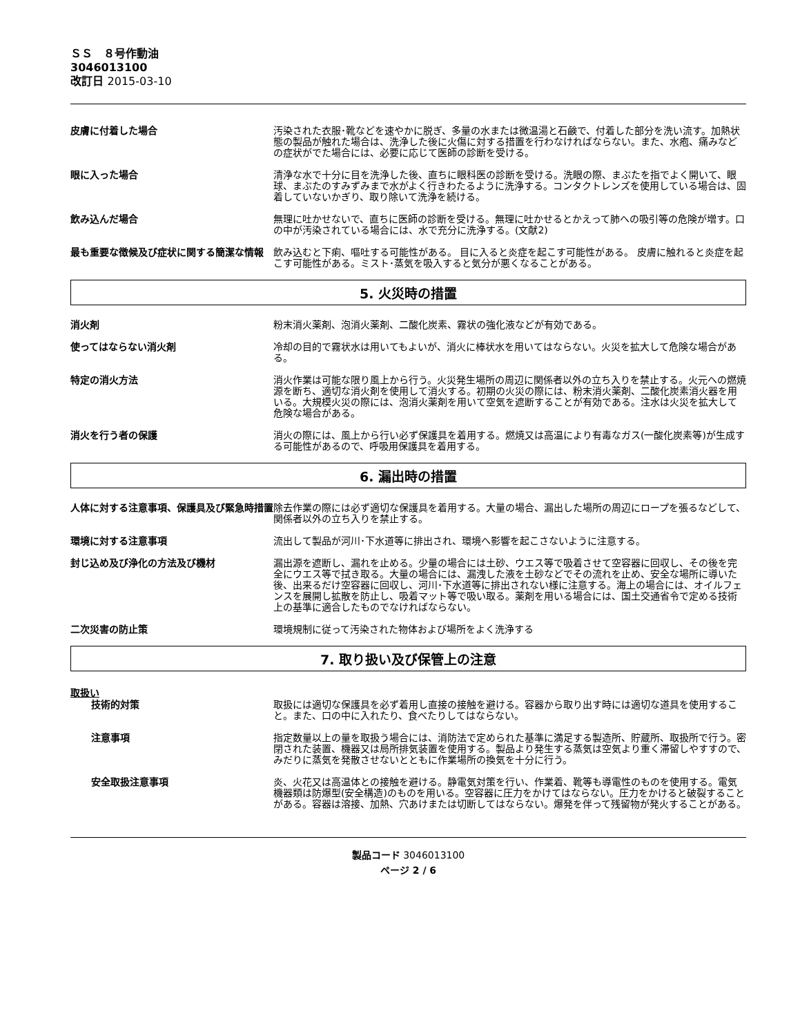ＳＳ　８号作動油
3046013100
改訂日 2015-03-10
皮膚に付着した場合 汚染された衣服･靴などを速やかに脱ぎ、多量の水または微温湯と石鹸で、付着した部分を洗い流す。加熱状態の製品が触れた場合は、洗浄した後に火傷に対する措置を行わなければならない。また、水疱、痛みなどの症状がでた場合には、必要に応じて医師の診断を受ける。
眼に入った場合 清浄な水で十分に目を洗浄した後、直ちに眼科医の診断を受ける。洗眼の際、まぶたを指でよく開いて、眼球、まぶたのすみずみまで水がよく行きわたるように洗浄する。コンタクトレンズを使用している場合は、固着していないかぎり、取り除いて洗浄を続ける。
飲み込んだ場合 無理に吐かせないで、直ちに医師の診断を受ける。無理に吐かせるとかえって肺への吸引等の危険が増す。口の中が汚染されている場合には、水で充分に洗浄する。(文献2)
最も重要な徴候及び症状に関する簡潔な情報 飲み込むと下痢、嘔吐する可能性がある。 目に入ると炎症を起こす可能性がある。 皮膚に触れると炎症を起こす可能性がある。ミスト･蒸気を吸入すると気分が悪くなることがある。
5. 火災時の措置
消火剤 粉末消火薬剤、泡消火薬剤、二酸化炭素、霧状の強化液などが有効である。
使ってはならない消火剤 冷却の目的で霧状水は用いてもよいが、消火に棒状水を用いてはならない。火災を拡大して危険な場合がある。
特定の消火方法 消火作業は可能な限り風上から行う。火災発生場所の周辺に関係者以外の立ち入りを禁止する。火元への燃焼源を断ち、適切な消火剤を使用して消火する。初期の火災の際には、粉末消火薬剤、二酸化炭素消火器を用いる。大規模火災の際には、泡消火薬剤を用いて空気を遮断することが有効である。注水は火災を拡大して危険な場合がある。
消火を行う者の保護 消火の際には、風上から行い必ず保護具を着用する。燃焼又は高温により有毒なガス(一酸化炭素等)が生成する可能性があるので、呼吸用保護具を着用する。
6. 漏出時の措置
人体に対する注意事項、保護具及び緊急時措置 除去作業の際には必ず適切な保護具を着用する。大量の場合、漏出した場所の周辺にロープを張るなどして、関係者以外の立ち入りを禁止する。
環境に対する注意事項 流出して製品が河川･下水道等に排出され、環境へ影響を起こさないように注意する。
封じ込め及び浄化の方法及び機材 漏出源を遮断し、漏れを止める。少量の場合には土砂、ウエス等で吸着させて空容器に回収し、その後を完全にウエス等で拭き取る。大量の場合には、漏洩した液を土砂などでその流れを止め、安全な場所に導いた後、出来るだけ空容器に回収し、河川･下水道等に排出されない様に注意する。海上の場合には、オイルフェンスを展開し拡散を防止し、吸着マット等で吸い取る。薬剤を用いる場合には、国土交通省令で定める技術上の基準に適合したものでなければならない。
二次災害の防止策 環境規制に従って汚染された物体および場所をよく洗浄する
7. 取り扱い及び保管上の注意
取扱い
技術的対策 取扱には適切な保護具を必ず着用し直接の接触を避ける。容器から取り出す時には適切な道具を使用すること。また、口の中に入れたり、食べたりしてはならない。
注意事項 指定数量以上の量を取扱う場合には、消防法で定められた基準に満足する製造所、貯蔵所、取扱所で行う。密閉された装置、機器又は局所排気装置を使用する。製品より発生する蒸気は空気より重く滞留しやすすので、みだりに蒸気を発散させないとともに作業場所の換気を十分に行う。
安全取扱注意事項 炎、火花又は高温体との接触を避ける。静電気対策を行い、作業着、靴等も導電性のものを使用する。電気機器類は防爆型(安全構造)のものを用いる。空容器に圧力をかけてはならない。圧力をかけると破裂することがある。容器は溶接、加熱、穴あけまたは切断してはならない。爆発を伴って残留物が発火することがある。
製品コード 3046013100
ページ 2 / 6